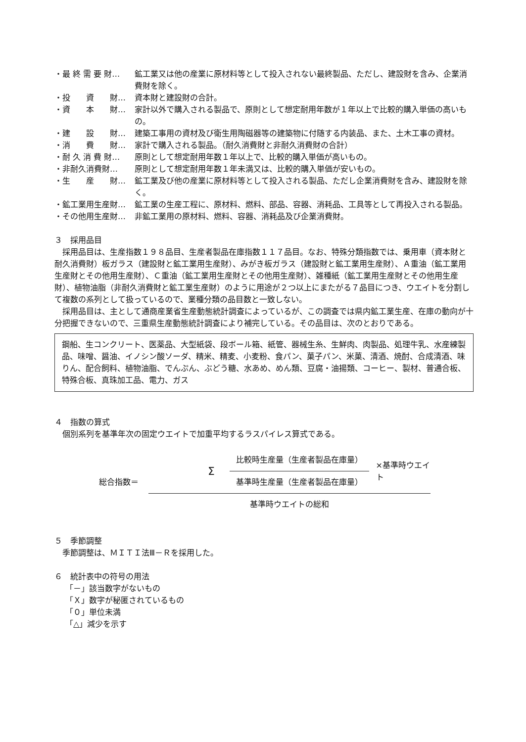・最 終 需 要 財… 鉱工業又は他の産業に原材料等として投入されない最終製品、ただし、建設財を含み、企業消費財を除く。
・投　　資　　財… 資本財と建設財の合計。
・資　　本　　財… 家計以外で購入される製品で、原則として想定耐用年数が１年以上で比較的購入単価の高いもの。
・建　　設　　財… 建築工事用の資材及び衛生用陶磁器等の建築物に付随する内装品、また、土木工事の資材。
・消　　費　　財… 家計で購入される製品。（耐久消費財と非耐久消費財の合計）
・耐 久 消 費 財… 原則として想定耐用年数１年以上で、比較的購入単価が高いもの。
・非耐久消費財… 原則として想定耐用年数１年未満又は、比較的購入単価が安いもの。
・生　　産　　財… 鉱工業及び他の産業に原材料等として投入される製品、ただし企業消費財を含み、建設財を除く。
・鉱工業用生産財… 鉱工業の生産工程に、原材料、燃料、部品、容器、消耗品、工具等として再投入される製品。
・その他用生産財… 非鉱工業用の原材料、燃料、容器、消耗品及び企業消費財。
３　採用品目
採用品目は、生産指数１９８品目、生産者製品在庫指数１１７品目。なお、特殊分類指数では、乗用車（資本財と耐久消費財）板ガラス（建設財と鉱工業用生産財）、みがき板ガラス（建設財と鉱工業用生産財）、Ａ重油（鉱工業用生産財とその他用生産財）、Ｃ重油（鉱工業用生産財とその他用生産財）、雑種紙（鉱工業用生産財とその他用生産財）、植物油脂（非耐久消費財と鉱工業生産財）のように用途が２つ以上にまたがる７品目につき、ウエイトを分割して複数の系列として扱っているので、業種分類の品目数と一致しない。
採用品目は、主として通商産業省生産動態統計調査によっているが、この調査では県内鉱工業生産、在庫の動向が十分把握できないので、三重県生産動態統計調査により補完している。その品目は、次のとおりである。
鋼船、生コンクリート、医薬品、大型紙袋、段ボール箱、紙管、器械生糸、生鮮肉、肉製品、処理牛乳、水産練製品、味噌、醤油、イノシン酸ソーダ、精米、精麦、小麦粉、食パン、菓子パン、米菓、清酒、焼酎、合成清酒、味りん、配合飼料、植物油脂、でんぷん、ぶどう糖、水あめ、めん類、豆腐・油揚類、コーヒー、製材、普通合板、特殊合板、真珠加工品、電力、ガス
４　指数の算式
個別系列を基準年次の固定ウエイトで加重平均するラスパイレス算式である。
総合指数＝
Σ
比較時生産量（生産者製品在庫量）
基準時生産量（生産者製品在庫量）
×基準時ウエイト
基準時ウエイトの総和
５　季節調整
季節調整は、ＭＩＴＩ法Ⅲ－Ｒを採用した。
６　統計表中の符号の用法
「－」該当数字がないもの
「Ｘ」数字が秘匿されているもの
「０」単位未満
「△」減少を示す